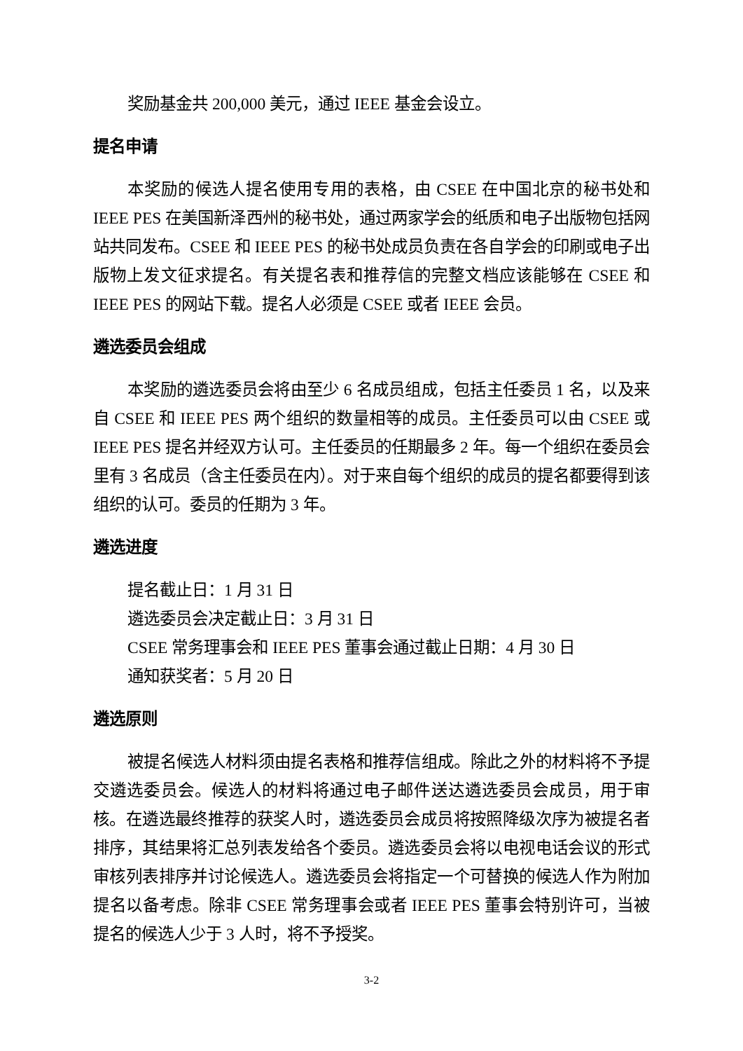奖励基金共 200,000 美元，通过 IEEE 基金会设立。
提名申请
本奖励的候选人提名使用专用的表格，由 CSEE 在中国北京的秘书处和 IEEE PES 在美国新泽西州的秘书处，通过两家学会的纸质和电子出版物包括网站共同发布。CSEE 和 IEEE PES 的秘书处成员负责在各自学会的印刷或电子出版物上发文征求提名。有关提名表和推荐信的完整文档应该能够在 CSEE 和 IEEE PES 的网站下载。提名人必须是 CSEE 或者 IEEE 会员。
遴选委员会组成
本奖励的遴选委员会将由至少 6 名成员组成，包括主任委员 1 名，以及来自 CSEE 和 IEEE PES 两个组织的数量相等的成员。主任委员可以由 CSEE 或 IEEE PES 提名并经双方认可。主任委员的任期最多 2 年。每一个组织在委员会里有 3 名成员（含主任委员在内）。对于来自每个组织的成员的提名都要得到该组织的认可。委员的任期为 3 年。
遴选进度
提名截止日：1 月 31 日
遴选委员会决定截止日：3 月 31 日
CSEE 常务理事会和 IEEE PES 董事会通过截止日期：4 月 30 日
通知获奖者：5 月 20 日
遴选原则
被提名候选人材料须由提名表格和推荐信组成。除此之外的材料将不予提交遴选委员会。候选人的材料将通过电子邮件送达遴选委员会成员，用于审核。在遴选最终推荐的获奖人时，遴选委员会成员将按照降级次序为被提名者排序，其结果将汇总列表发给各个委员。遴选委员会将以电视电话会议的形式审核列表排序并讨论候选人。遴选委员会将指定一个可替换的候选人作为附加提名以备考虑。除非 CSEE 常务理事会或者 IEEE PES 董事会特别许可，当被提名的候选人少于 3 人时，将不予授奖。
3-2